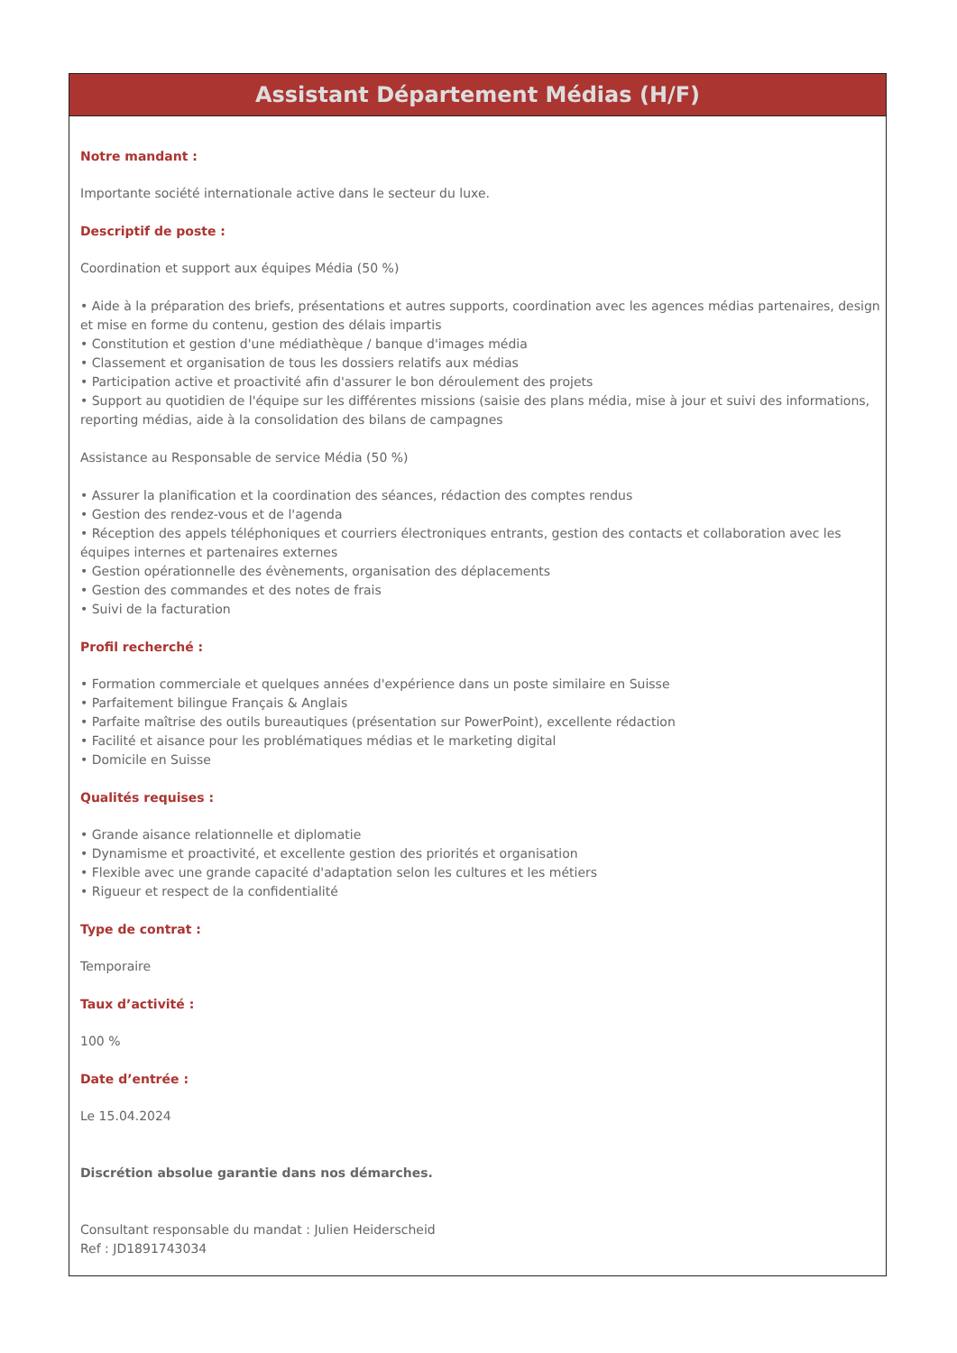Assistant Département Médias (H/F)
Notre mandant :
Importante société internationale active dans le secteur du luxe.
Descriptif de poste :
Coordination et support aux équipes Média (50 %)
• Aide à la préparation des briefs, présentations et autres supports, coordination avec les agences médias partenaires, design et mise en forme du contenu, gestion des délais impartis
• Constitution et gestion d'une médiathèque / banque d'images média
• Classement et organisation de tous les dossiers relatifs aux médias
• Participation active et proactivité afin d'assurer le bon déroulement des projets
• Support au quotidien de l'équipe sur les différentes missions (saisie des plans média, mise à jour et suivi des informations, reporting médias, aide à la consolidation des bilans de campagnes
Assistance au Responsable de service Média (50 %)
• Assurer la planification et la coordination des séances, rédaction des comptes rendus
• Gestion des rendez-vous et de l'agenda
• Réception des appels téléphoniques et courriers électroniques entrants, gestion des contacts et collaboration avec les équipes internes et partenaires externes
• Gestion opérationnelle des évènements, organisation des déplacements
• Gestion des commandes et des notes de frais
• Suivi de la facturation
Profil recherché :
• Formation commerciale et quelques années d'expérience dans un poste similaire en Suisse
• Parfaitement bilingue Français & Anglais
• Parfaite maîtrise des outils bureautiques (présentation sur PowerPoint), excellente rédaction
• Facilité et aisance pour les problématiques médias et le marketing digital
• Domicile en Suisse
Qualités requises :
• Grande aisance relationnelle et diplomatie
• Dynamisme et proactivité, et excellente gestion des priorités et organisation
• Flexible avec une grande capacité d'adaptation selon les cultures et les métiers
• Rigueur et respect de la confidentialité
Type de contrat :
Temporaire
Taux d’activité :
100 %
Date d’entrée :
Le 15.04.2024
Discrétion absolue garantie dans nos démarches.
Consultant responsable du mandat : Julien Heiderscheid
Ref : JD1891743034